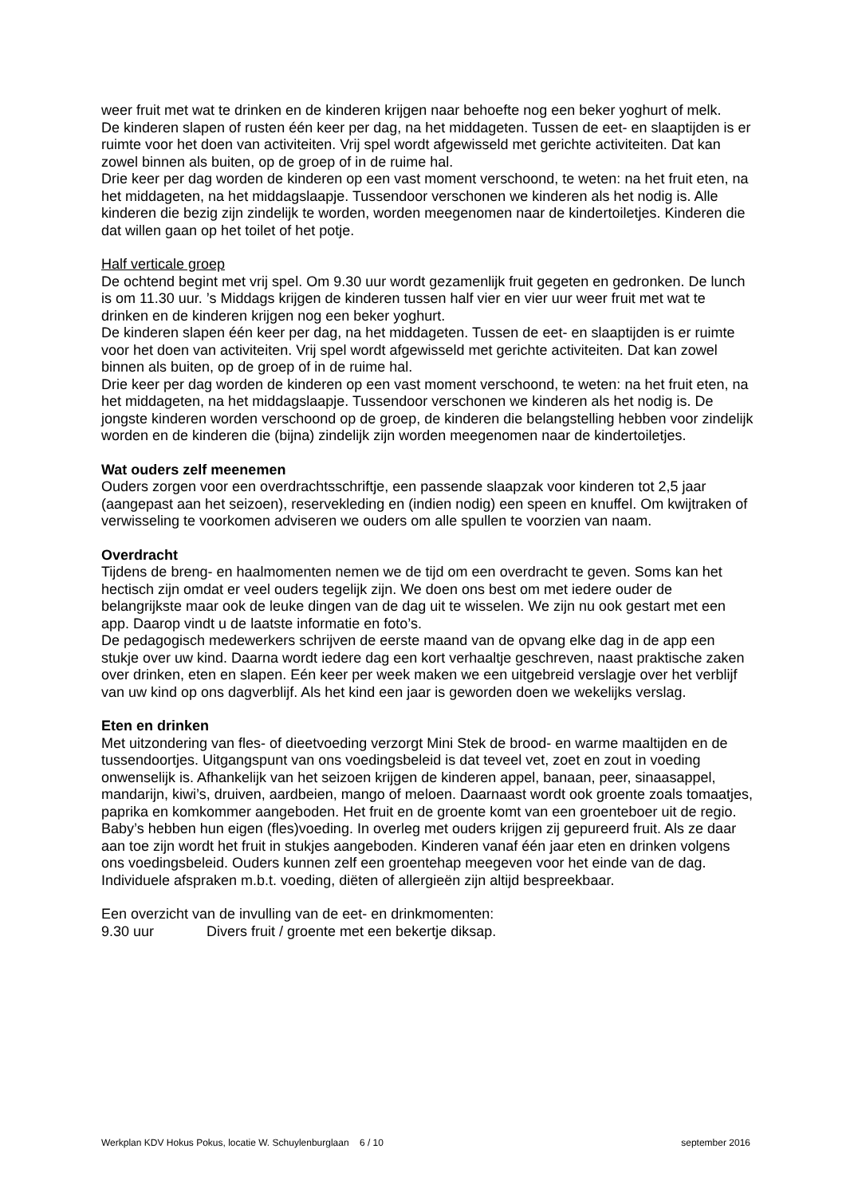weer fruit met wat te drinken en de kinderen krijgen naar behoefte nog een beker yoghurt of melk.
De kinderen slapen of rusten één keer per dag, na het middageten. Tussen de eet- en slaaptijden is er ruimte voor het doen van activiteiten. Vrij spel wordt afgewisseld met gerichte activiteiten. Dat kan zowel binnen als buiten, op de groep of in de ruime hal.
Drie keer per dag worden de kinderen op een vast moment verschoond, te weten: na het fruit eten, na het middageten, na het middagslaapje. Tussendoor verschonen we kinderen als het nodig is. Alle kinderen die bezig zijn zindelijk te worden, worden meegenomen naar de kindertoiletjes. Kinderen die dat willen gaan op het toilet of het potje.
Half verticale groep
De ochtend begint met vrij spel. Om 9.30 uur wordt gezamenlijk fruit gegeten en gedronken. De lunch is om 11.30 uur. ’s Middags krijgen de kinderen tussen half vier en vier uur weer fruit met wat te drinken en de kinderen krijgen nog een beker yoghurt.
De kinderen slapen één keer per dag, na het middageten. Tussen de eet- en slaaptijden is er ruimte voor het doen van activiteiten. Vrij spel wordt afgewisseld met gerichte activiteiten. Dat kan zowel binnen als buiten, op de groep of in de ruime hal.
Drie keer per dag worden de kinderen op een vast moment verschoond, te weten: na het fruit eten, na het middageten, na het middagslaapje. Tussendoor verschonen we kinderen als het nodig is. De jongste kinderen worden verschoond op de groep, de kinderen die belangstelling hebben voor zindelijk worden en de kinderen die (bijna) zindelijk zijn worden meegenomen naar de kindertoiletjes.
Wat ouders zelf meenemen
Ouders zorgen voor een overdrachtsschriftje, een passende slaapzak voor kinderen tot 2,5 jaar (aangepast aan het seizoen), reservekleding en (indien nodig) een speen en knuffel. Om kwijtraken of verwisseling te voorkomen adviseren we ouders om alle spullen te voorzien van naam.
Overdracht
Tijdens de breng- en haalmomenten nemen we de tijd om een overdracht te geven. Soms kan het hectisch zijn omdat er veel ouders tegelijk zijn. We doen ons best om met iedere ouder de belangrijkste maar ook de leuke dingen van de dag uit te wisselen. We zijn nu ook gestart met een app. Daarop vindt u de laatste informatie en foto’s.
De pedagogisch medewerkers schrijven de eerste maand van de opvang elke dag in de app een stukje over uw kind. Daarna wordt iedere dag een kort verhaaltje geschreven, naast praktische zaken over drinken, eten en slapen. Eén keer per week maken we een uitgebreid verslagje over het verblijf van uw kind op ons dagverblijf. Als het kind een jaar is geworden doen we wekelijks verslag.
Eten en drinken
Met uitzondering van fles- of dieetvoeding verzorgt Mini Stek de brood- en warme maaltijden en de tussendoortjes. Uitgangspunt van ons voedingsbeleid is dat teveel vet, zoet en zout in voeding onwenselijk is. Afhankelijk van het seizoen krijgen de kinderen appel, banaan, peer, sinaasappel, mandarijn, kiwi’s, druiven, aardbeien, mango of meloen. Daarnaast wordt ook groente zoals tomaatjes, paprika en komkommer aangeboden. Het fruit en de groente komt van een groenteboer uit de regio.
Baby’s hebben hun eigen (fles)voeding. In overleg met ouders krijgen zij gepureerd fruit. Als ze daar aan toe zijn wordt het fruit in stukjes aangeboden. Kinderen vanaf één jaar eten en drinken volgens ons voedingsbeleid. Ouders kunnen zelf een groentehap meegeven voor het einde van de dag.
Individuele afspraken m.b.t. voeding, diëten of allergieën zijn altijd bespreekbaar.
Een overzicht van de invulling van de eet- en drinkmomenten:
9.30 uur Divers fruit / groente met een bekertje diksap.
Werkplan KDV Hokus Pokus, locatie W. Schuylenburglaan 6 / 10 september 2016